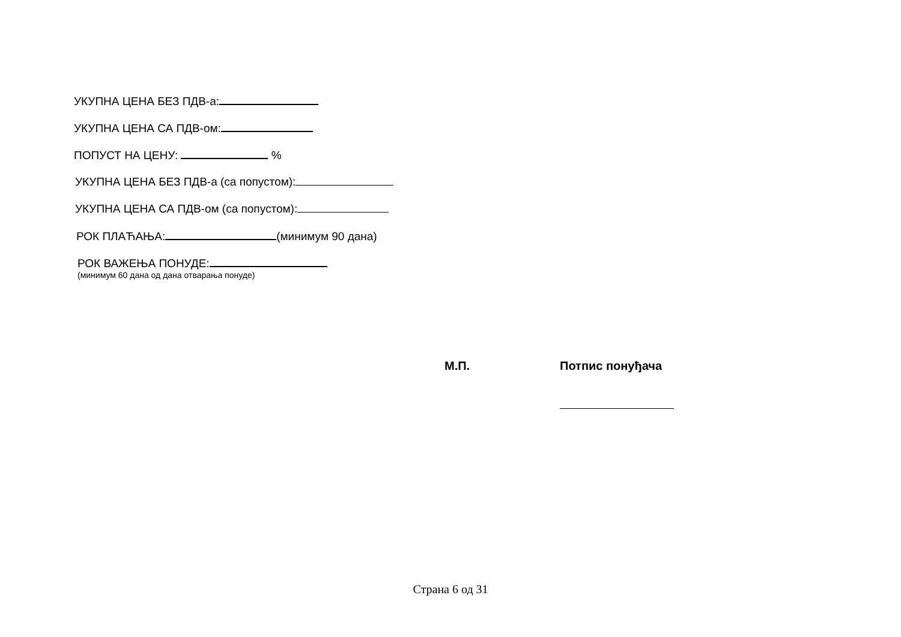УКУПНА ЦЕНА БЕЗ ПДВ-а:
УКУПНА ЦЕНА СА ПДВ-ом:
ПОПУСТ НА ЦЕНУ: %
УКУПНА ЦЕНА БЕЗ ПДВ-а (са попустом):
УКУПНА ЦЕНА СА ПДВ-ом (са попустом):
РОК ПЛАЋАЊА: (минимум 90 дана)
РОК ВАЖЕЊА ПОНУДЕ:
(минимум 60 дана од дана отварања понуде)
М.П. Потпис понуђача
Страна 6 од 31